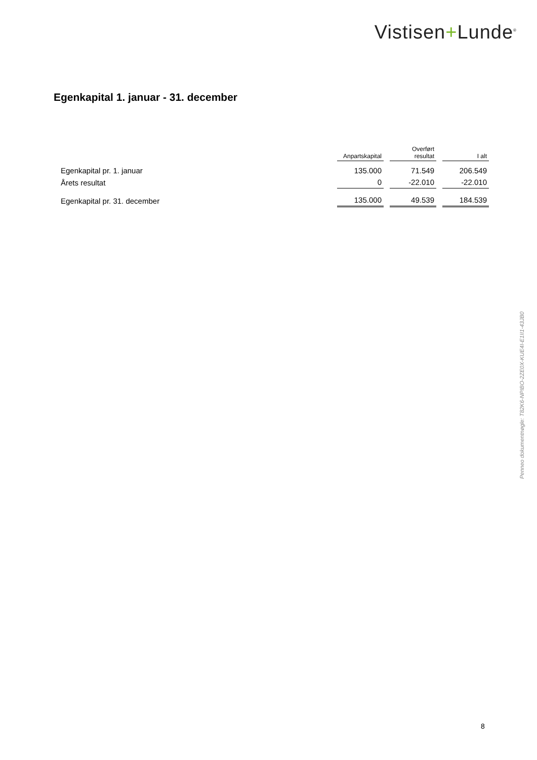Vistisen+Lunde<sup>®</sup>
Egenkapital 1. januar - 31. december
| | Anpartskapital | Overført resultat | I alt |
| --- | --- | --- | --- |
| Egenkapital pr. 1. januar | 135.000 | 71.549 | 206.549 |
| Årets resultat | 0 | -22.010 | -22.010 |
| Egenkapital pr. 31. december | 135.000 | 49.539 | 184.539 |
Penneo dokumentnøgle: T82K6-NPIBO-2ZE0X-KUE4I-E1II1-43JB0
8